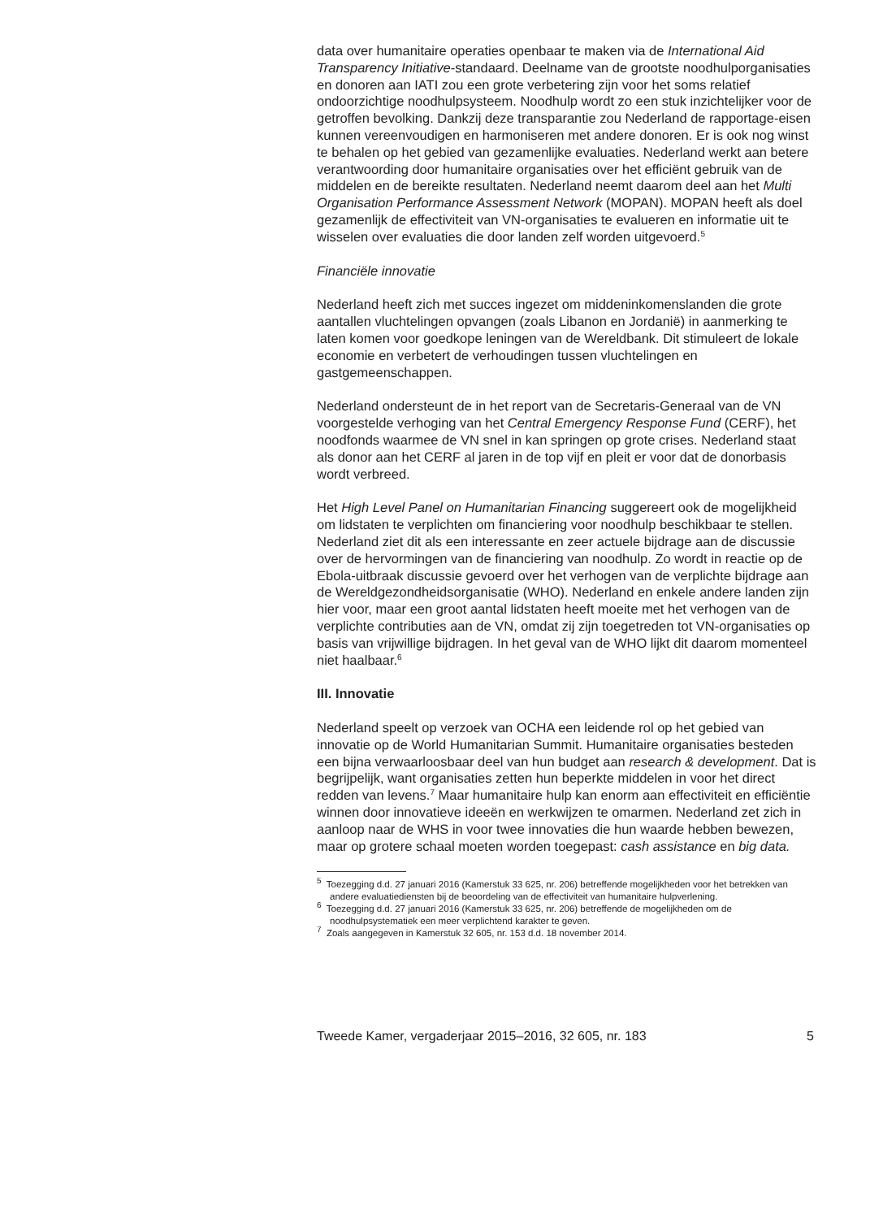data over humanitaire operaties openbaar te maken via de International Aid Transparency Initiative-standaard. Deelname van de grootste noodhulporganisaties en donoren aan IATI zou een grote verbetering zijn voor het soms relatief ondoorzichtige noodhulpsysteem. Noodhulp wordt zo een stuk inzichtelijker voor de getroffen bevolking. Dankzij deze transparantie zou Nederland de rapportage-eisen kunnen vereenvoudigen en harmoniseren met andere donoren. Er is ook nog winst te behalen op het gebied van gezamenlijke evaluaties. Nederland werkt aan betere verantwoording door humanitaire organisaties over het efficiënt gebruik van de middelen en de bereikte resultaten. Nederland neemt daarom deel aan het Multi Organisation Performance Assessment Network (MOPAN). MOPAN heeft als doel gezamenlijk de effectiviteit van VN-organisaties te evalueren en informatie uit te wisselen over evaluaties die door landen zelf worden uitgevoerd.<sup>5</sup>
Financiële innovatie
Nederland heeft zich met succes ingezet om middeninkomenslanden die grote aantallen vluchtelingen opvangen (zoals Libanon en Jordanië) in aanmerking te laten komen voor goedkope leningen van de Wereldbank. Dit stimuleert de lokale economie en verbetert de verhoudingen tussen vluchtelingen en gastgemeenschappen.
Nederland ondersteunt de in het report van de Secretaris-Generaal van de VN voorgestelde verhoging van het Central Emergency Response Fund (CERF), het noodfonds waarmee de VN snel in kan springen op grote crises. Nederland staat als donor aan het CERF al jaren in de top vijf en pleit er voor dat de donorbasis wordt verbreed.
Het High Level Panel on Humanitarian Financing suggereert ook de mogelijkheid om lidstaten te verplichten om financiering voor noodhulp beschikbaar te stellen. Nederland ziet dit als een interessante en zeer actuele bijdrage aan de discussie over de hervormingen van de financiering van noodhulp. Zo wordt in reactie op de Ebola-uitbraak discussie gevoerd over het verhogen van de verplichte bijdrage aan de Wereldgezondheidsorganisatie (WHO). Nederland en enkele andere landen zijn hier voor, maar een groot aantal lidstaten heeft moeite met het verhogen van de verplichte contributies aan de VN, omdat zij zijn toegetreden tot VN-organisaties op basis van vrijwillige bijdragen. In het geval van de WHO lijkt dit daarom momenteel niet haalbaar.<sup>6</sup>
III. Innovatie
Nederland speelt op verzoek van OCHA een leidende rol op het gebied van innovatie op de World Humanitarian Summit. Humanitaire organisaties besteden een bijna verwaarloosbaar deel van hun budget aan research & development. Dat is begrijpelijk, want organisaties zetten hun beperkte middelen in voor het direct redden van levens.<sup>7</sup> Maar humanitaire hulp kan enorm aan effectiviteit en efficiëntie winnen door innovatieve ideeën en werkwijzen te omarmen. Nederland zet zich in aanloop naar de WHS in voor twee innovaties die hun waarde hebben bewezen, maar op grotere schaal moeten worden toegepast: cash assistance en big data.
<sup>5</sup> Toezegging d.d. 27 januari 2016 (Kamerstuk 33 625, nr. 206) betreffende mogelijkheden voor het betrekken van andere evaluatiediensten bij de beoordeling van de effectiviteit van humanitaire hulpverlening.
<sup>6</sup> Toezegging d.d. 27 januari 2016 (Kamerstuk 33 625, nr. 206) betreffende de mogelijkheden om de noodhulpsystematiek een meer verplichtend karakter te geven.
<sup>7</sup> Zoals aangegeven in Kamerstuk 32 605, nr. 153 d.d. 18 november 2014.
Tweede Kamer, vergaderjaar 2015–2016, 32 605, nr. 183 5